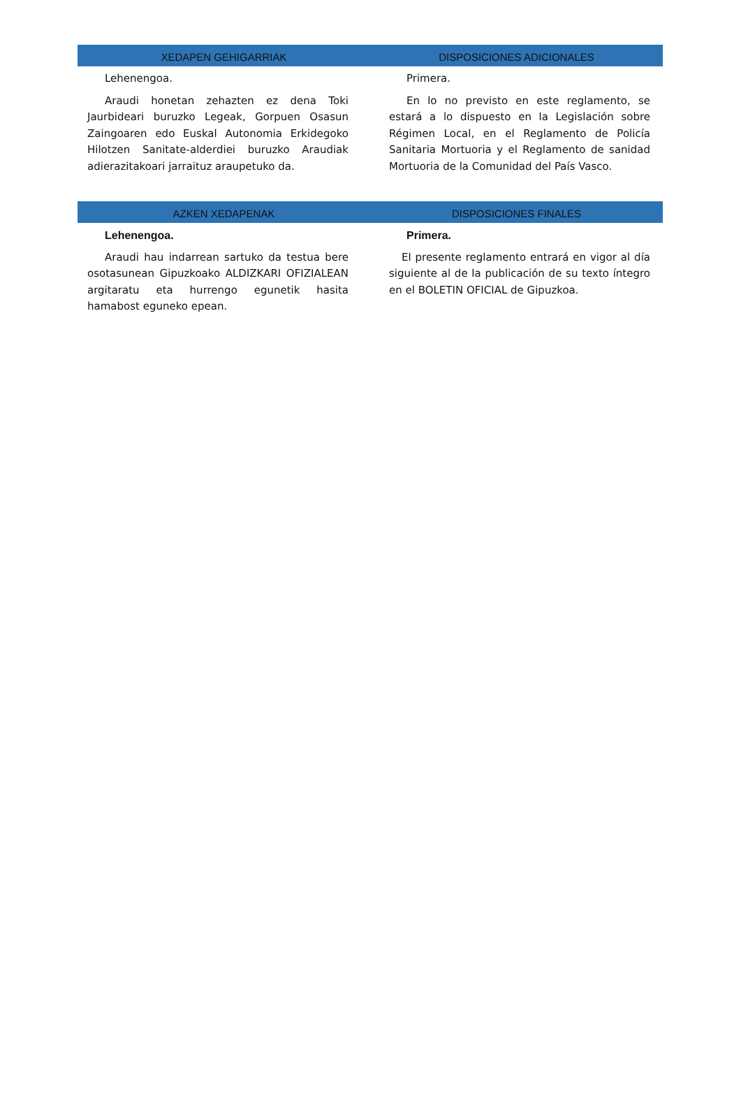XEDAPEN GEHIGARRIAK DISPOSICIONES ADICIONALES
Lehenengoa.
Araudi honetan zehazten ez dena Toki Jaurbideari buruzko Legeak, Gorpuen Osasun Zaingoaren edo Euskal Autonomia Erkidegoko Hilotzen Sanitate-alderdiei buruzko Araudiak adierazitakoari jarraituz araupetuko da.
Primera.
En lo no previsto en este reglamento, se estará a lo dispuesto en la Legislación sobre Régimen Local, en el Reglamento de Policía Sanitaria Mortuoria y el Reglamento de sanidad Mortuoria de la Comunidad del País Vasco.
AZKEN XEDAPENAK DISPOSICIONES FINALES
Lehenengoa.
Araudi hau indarrean sartuko da testua bere osotasunean Gipuzkoako ALDIZKARI OFIZIALEAN argitaratu eta hurrengo egunetik hasita hamabost eguneko epean.
Primera.
El presente reglamento entrará en vigor al día siguiente al de la publicación de su texto íntegro en el BOLETIN OFICIAL de Gipuzkoa.